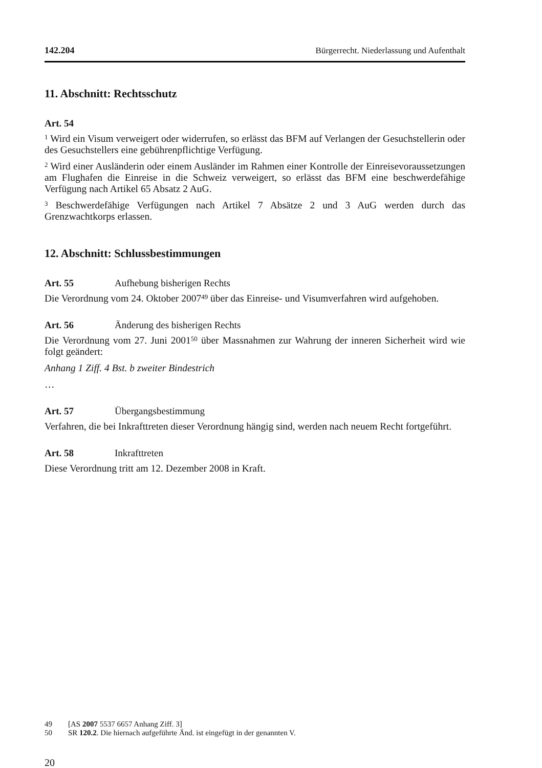142.204 Bürgerrecht. Niederlassung und Aufenthalt
11. Abschnitt: Rechtsschutz
Art. 54
<sup>1</sup> Wird ein Visum verweigert oder widerrufen, so erlässt das BFM auf Verlangen der Gesuchstellerin oder des Gesuchstellers eine gebührenpflichtige Verfügung.
<sup>2</sup> Wird einer Ausländerin oder einem Ausländer im Rahmen einer Kontrolle der Einreisevoraussetzungen am Flughafen die Einreise in die Schweiz verweigert, so erlässt das BFM eine beschwerdefähige Verfügung nach Artikel 65 Absatz 2 AuG.
<sup>3</sup> Beschwerdefähige Verfügungen nach Artikel 7 Absätze 2 und 3 AuG werden durch das Grenzwachtkorps erlassen.
12. Abschnitt: Schlussbestimmungen
Art. 55 Aufhebung bisherigen Rechts
Die Verordnung vom 24. Oktober 2007<sup>49</sup> über das Einreise- und Visumverfahren wird aufgehoben.
Art. 56 Änderung des bisherigen Rechts
Die Verordnung vom 27. Juni 2001<sup>50</sup> über Massnahmen zur Wahrung der inneren Sicherheit wird wie folgt geändert:
Anhang 1 Ziff. 4 Bst. b zweiter Bindestrich
…
Art. 57 Übergangsbestimmung
Verfahren, die bei Inkrafttreten dieser Verordnung hängig sind, werden nach neuem Recht fortgeführt.
Art. 58 Inkrafttreten
Diese Verordnung tritt am 12. Dezember 2008 in Kraft.
49 [AS 2007 5537 6657 Anhang Ziff. 3]
50 SR 120.2. Die hiernach aufgeführte Änd. ist eingefügt in der genannten V.
20